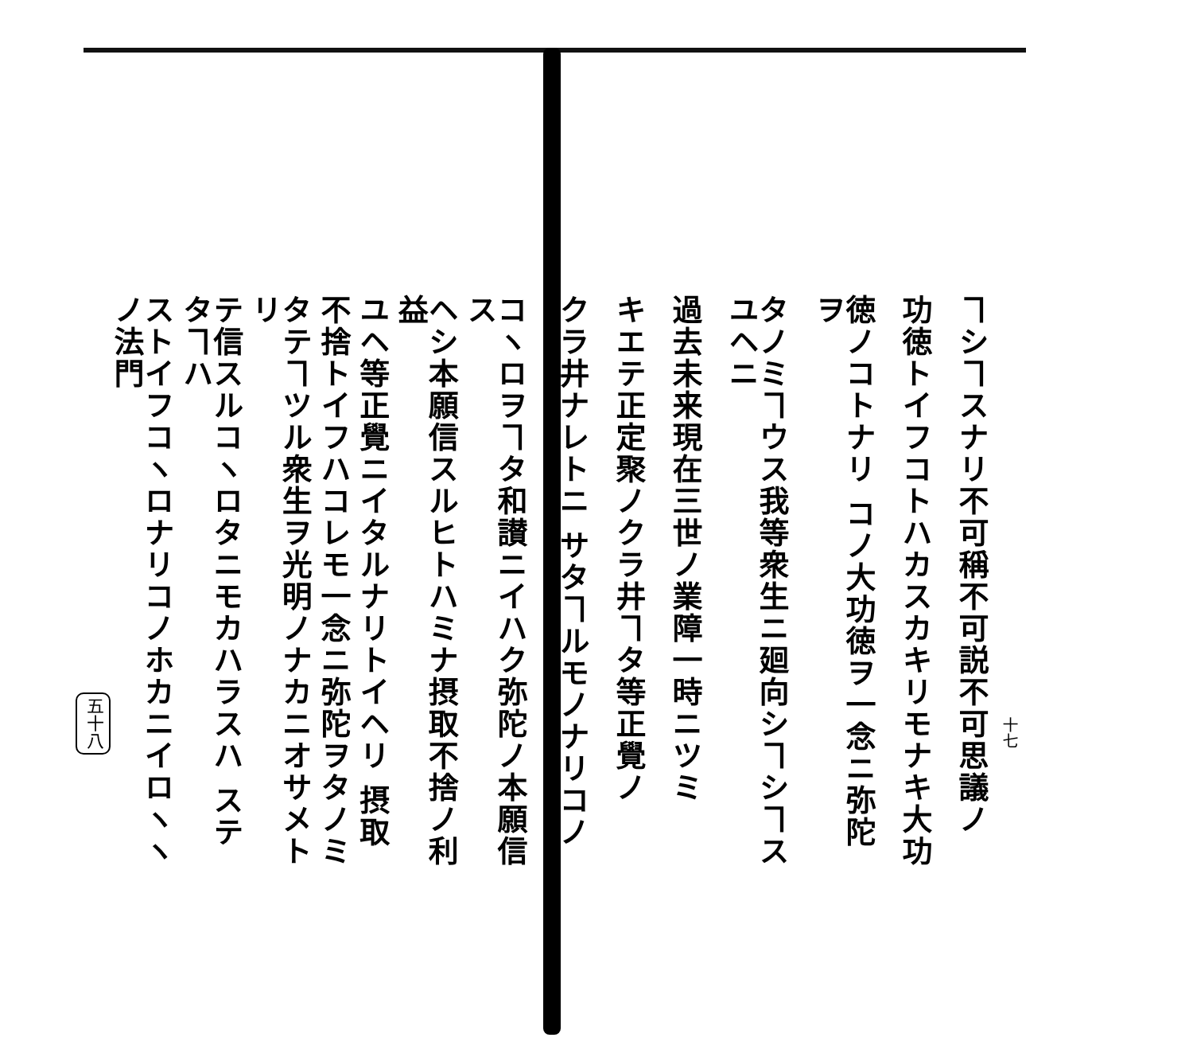十七
ヿシヿスナリ不可稱不可説不可思議ノ
功徳トイフコトハカスカキリモナキ大功
徳ノコトナリ コノ大功徳ヲ一念ニ弥陀ヲ
タノミヿウス我等衆生ニ廻向シヿシヿスユヘニ
過去未来現在三世ノ業障一時ニツミ
キエテ正定聚ノクラ井ヿタ等正覺ノ
クラ井ナレトニ サタヿルモノナリコノ
コヽロヲヿタ和讃ニイハク弥陀ノ本願信ス
ヘシ本願信スルヒトハミナ摂取不捨ノ利益
ユヘ等正覺ニイタルナリトイヘリ 摂取
不捨トイフハコレモ一念ニ弥陀ヲタノミ
タテヿツル衆生ヲ光明ノナカニオサメトリ
テ信スルコヽロタニモカハラスハ ステタヿハ
ストイフコヽロナリコノホカニイロヽヽノ法門
五十八